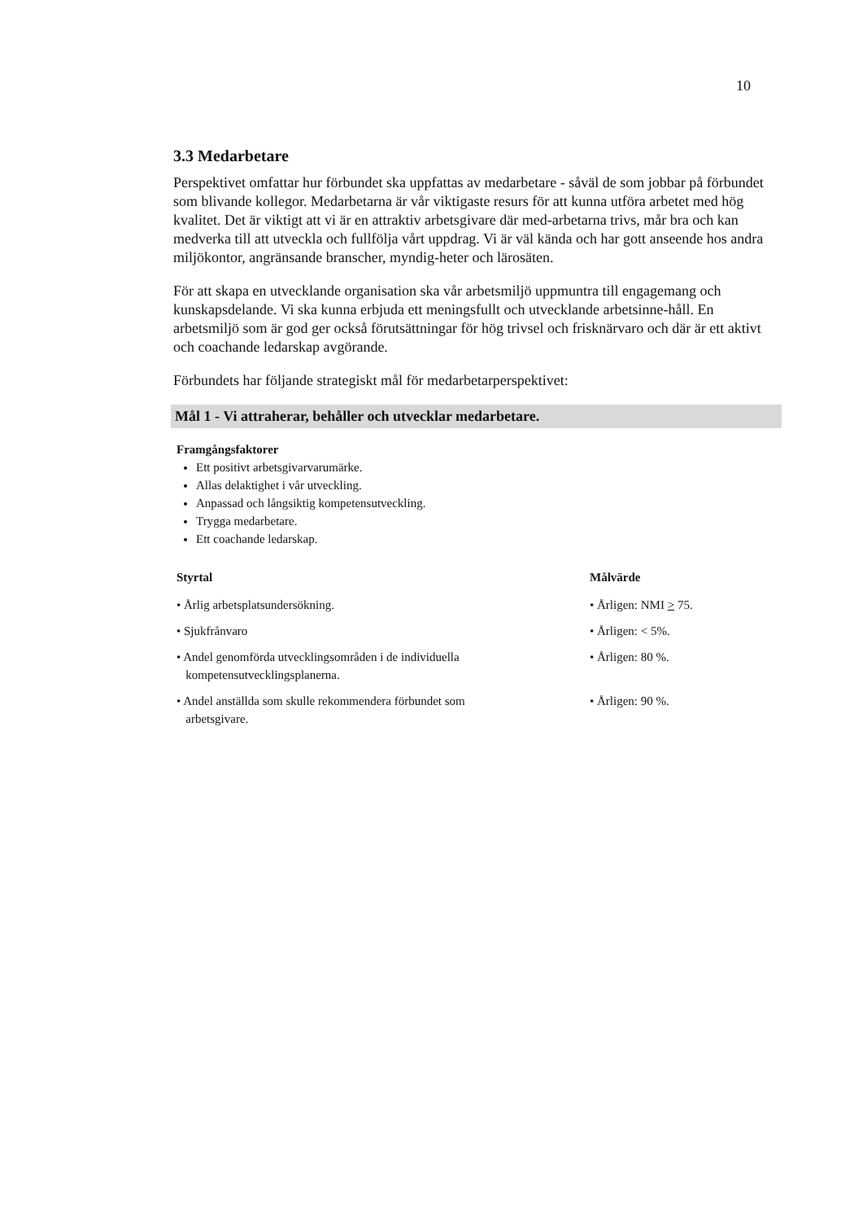10
3.3 Medarbetare
Perspektivet omfattar hur förbundet ska uppfattas av medarbetare - såväl de som jobbar på förbundet som blivande kollegor. Medarbetarna är vår viktigaste resurs för att kunna utföra arbetet med hög kvalitet. Det är viktigt att vi är en attraktiv arbetsgivare där med-arbetarna trivs, mår bra och kan medverka till att utveckla och fullfölja vårt uppdrag. Vi är väl kända och har gott anseende hos andra miljökontor, angränsande branscher, myndig-heter och lärosäten.
För att skapa en utvecklande organisation ska vår arbetsmiljö uppmuntra till engagemang och kunskapsdelande. Vi ska kunna erbjuda ett meningsfullt och utvecklande arbetsinne-håll. En arbetsmiljö som är god ger också förutsättningar för hög trivsel och frisknärvaro och där är ett aktivt och coachande ledarskap avgörande.
Förbundets har följande strategiskt mål för medarbetarperspektivet:
Mål 1 - Vi attraherar, behåller och utvecklar medarbetare.
Framgångsfaktorer
Ett positivt arbetsgivarvarumärke.
Allas delaktighet i vår utveckling.
Anpassad och långsiktig kompetensutveckling.
Trygga medarbetare.
Ett coachande ledarskap.
| Styrtal | Målvärde |
| --- | --- |
| • Årlig arbetsplatsundersökning. | • Årligen: NMI > 75. |
| • Sjukfrånvaro | • Årligen: < 5%. |
| • Andel genomförda utvecklingsområden i de individuella kompetensutvecklingsplanerna. | • Årligen: 80 %. |
| • Andel anställda som skulle rekommendera förbundet som arbetsgivare. | • Årligen: 90 %. |